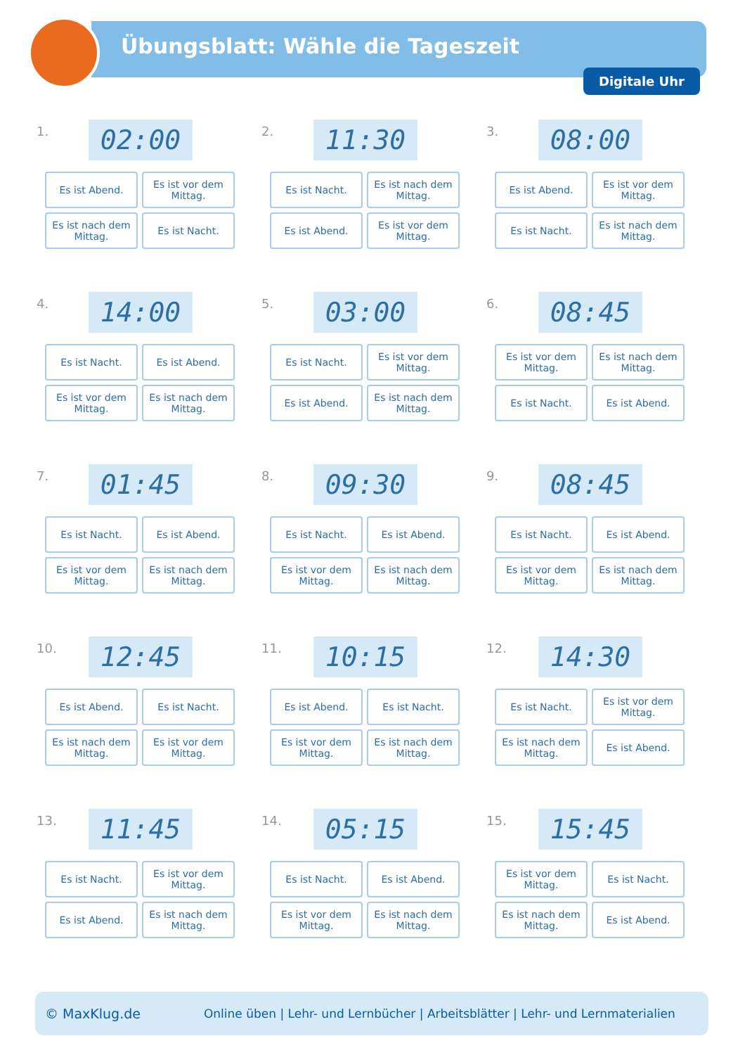Übungsblatt: Wähle die Tageszeit
Digitale Uhr
1.
02:00
Es ist Abend.
Es ist vor dem Mittag.
Es ist nach dem Mittag.
Es ist Nacht.
2.
11:30
Es ist Nacht.
Es ist nach dem Mittag.
Es ist Abend.
Es ist vor dem Mittag.
3.
08:00
Es ist Abend.
Es ist vor dem Mittag.
Es ist Nacht.
Es ist nach dem Mittag.
4.
14:00
Es ist Nacht.
Es ist Abend.
Es ist vor dem Mittag.
Es ist nach dem Mittag.
5.
03:00
Es ist Nacht.
Es ist vor dem Mittag.
Es ist Abend.
Es ist nach dem Mittag.
6.
08:45
Es ist vor dem Mittag.
Es ist nach dem Mittag.
Es ist Nacht.
Es ist Abend.
7.
01:45
Es ist Nacht.
Es ist Abend.
Es ist vor dem Mittag.
Es ist nach dem Mittag.
8.
09:30
Es ist Nacht.
Es ist Abend.
Es ist vor dem Mittag.
Es ist nach dem Mittag.
9.
08:45
Es ist Nacht.
Es ist Abend.
Es ist vor dem Mittag.
Es ist nach dem Mittag.
10.
12:45
Es ist Abend.
Es ist Nacht.
Es ist nach dem Mittag.
Es ist vor dem Mittag.
11.
10:15
Es ist Abend.
Es ist Nacht.
Es ist vor dem Mittag.
Es ist nach dem Mittag.
12.
14:30
Es ist Nacht.
Es ist vor dem Mittag.
Es ist nach dem Mittag.
Es ist Abend.
13.
11:45
Es ist Nacht.
Es ist vor dem Mittag.
Es ist Abend.
Es ist nach dem Mittag.
14.
05:15
Es ist Nacht.
Es ist Abend.
Es ist vor dem Mittag.
Es ist nach dem Mittag.
15.
15:45
Es ist vor dem Mittag.
Es ist Nacht.
Es ist nach dem Mittag.
Es ist Abend.
© MaxKlug.de Online üben | Lehr- und Lernbücher | Arbeitsblätter | Lehr- und Lernmaterialien